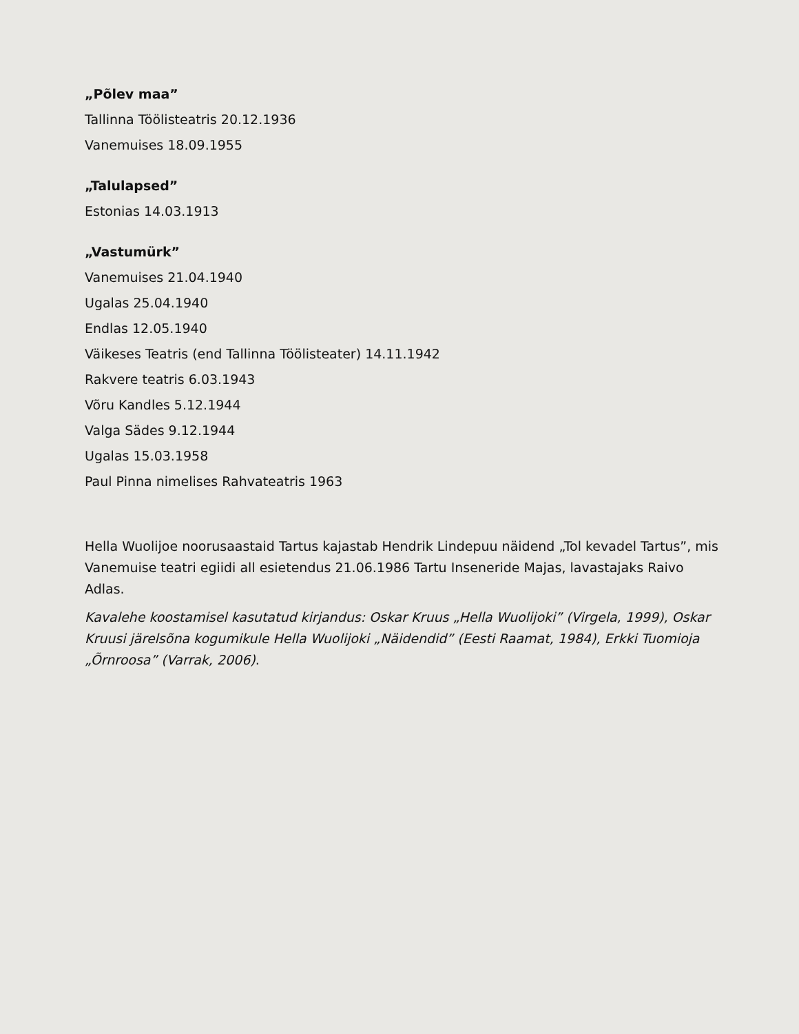„Põlev maa”
Tallinna Töölisteatris 20.12.1936
Vanemuises 18.09.1955
„Talulapsed”
Estonias 14.03.1913
„Vastumürk”
Vanemuises 21.04.1940
Ugalas 25.04.1940
Endlas 12.05.1940
Väikeses Teatris (end Tallinna Töölisteater) 14.11.1942
Rakvere teatris 6.03.1943
Võru Kandles 5.12.1944
Valga Sädes 9.12.1944
Ugalas 15.03.1958
Paul Pinna nimelises Rahvateatris 1963
Hella Wuolijoe noorusaastaid Tartus kajastab Hendrik Lindepuu näidend „Tol kevadel Tartus”, mis Vanemuise teatri egiidi all esietendus 21.06.1986 Tartu Inseneride Majas, lavastajaks Raivo Adlas.
Kavalehe koostamisel kasutatud kirjandus: Oskar Kruus „Hella Wuolijoki” (Virgela, 1999), Oskar Kruusi järelsõna kogumikule Hella Wuolijoki „Näidendid” (Eesti Raamat, 1984), Erkki Tuomioja „Õrnroosa” (Varrak, 2006).